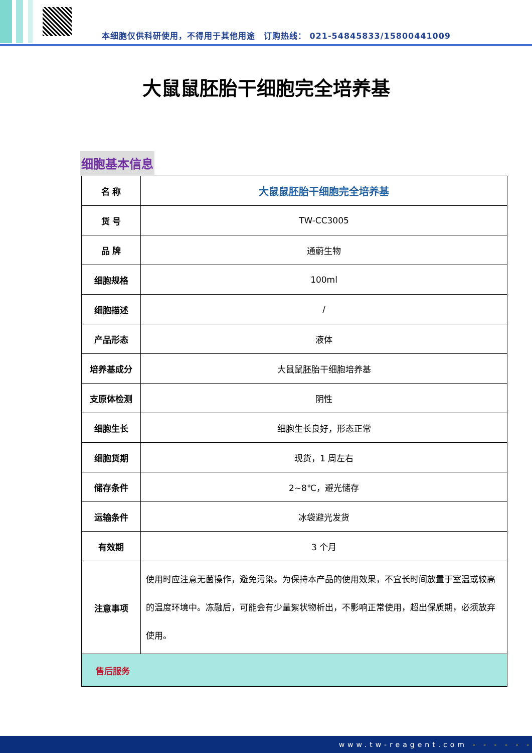本细胞仅供科研使用，不得用于其他用途　订购热线： 021-54845833/15800441009
大鼠鼠胚胎干细胞完全培养基
细胞基本信息
| 名 称 | 大鼠鼠胚胎干细胞完全培养基 |
| 货 号 | TW-CC3005 |
| 品 牌 | 通蔚生物 |
| 细胞规格 | 100ml |
| 细胞描述 | / |
| 产品形态 | 液体 |
| 培养基成分 | 大鼠鼠胚胎干细胞培养基 |
| 支原体检测 | 阴性 |
| 细胞生长 | 细胞生长良好，形态正常 |
| 细胞货期 | 现货，1 周左右 |
| 储存条件 | 2~8℃，避光储存 |
| 运输条件 | 冰袋避光发货 |
| 有效期 | 3 个月 |
| 注意事项 | 使用时应注意无菌操作，避免污染。为保持本产品的使用效果，不宜长时间放置于室温或较高的温度环境中。冻融后，可能会有少量絮状物析出，不影响正常使用，超出保质期，必须放弃使用。 |
| 售后服务 | |
www.tw-reagent.com - - - - - -